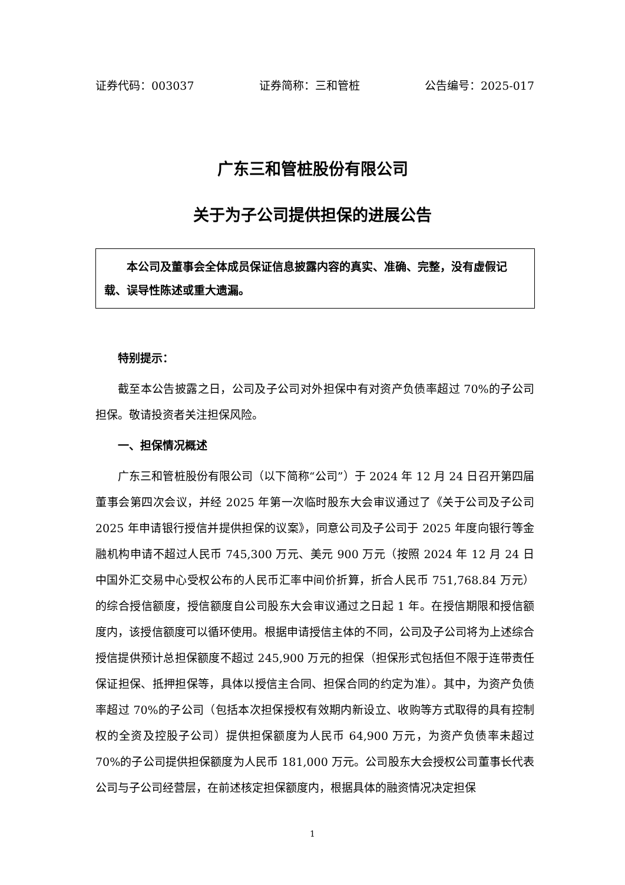证券代码：003037 证券简称：三和管桩 公告编号：2025-017
广东三和管桩股份有限公司
关于为子公司提供担保的进展公告
  本公司及董事会全体成员保证信息披露内容的真实、准确、完整，没有虚假记载、误导性陈述或重大遗漏。
特别提示：
截至本公告披露之日，公司及子公司对外担保中有对资产负债率超过 70%的子公司担保。敬请投资者关注担保风险。
一、担保情况概述
广东三和管桩股份有限公司（以下简称“公司”）于 2024 年 12 月 24 日召开第四届董事会第四次会议，并经 2025 年第一次临时股东大会审议通过了《关于公司及子公司 2025 年申请银行授信并提供担保的议案》，同意公司及子公司于 2025 年度向银行等金融机构申请不超过人民币 745,300 万元、美元 900 万元（按照 2024 年 12 月 24 日中国外汇交易中心受权公布的人民币汇率中间价折算，折合人民币 751,768.84 万元）的综合授信额度，授信额度自公司股东大会审议通过之日起 1 年。在授信期限和授信额度内，该授信额度可以循环使用。根据申请授信主体的不同，公司及子公司将为上述综合授信提供预计总担保额度不超过 245,900 万元的担保（担保形式包括但不限于连带责任保证担保、抵押担保等，具体以授信主合同、担保合同的约定为准）。其中，为资产负债率超过 70%的子公司（包括本次担保授权有效期内新设立、收购等方式取得的具有控制权的全资及控股子公司）提供担保额度为人民币 64,900 万元，为资产负债率未超过 70%的子公司提供担保额度为人民币 181,000 万元。公司股东大会授权公司董事长代表公司与子公司经营层，在前述核定担保额度内，根据具体的融资情况决定担保
1